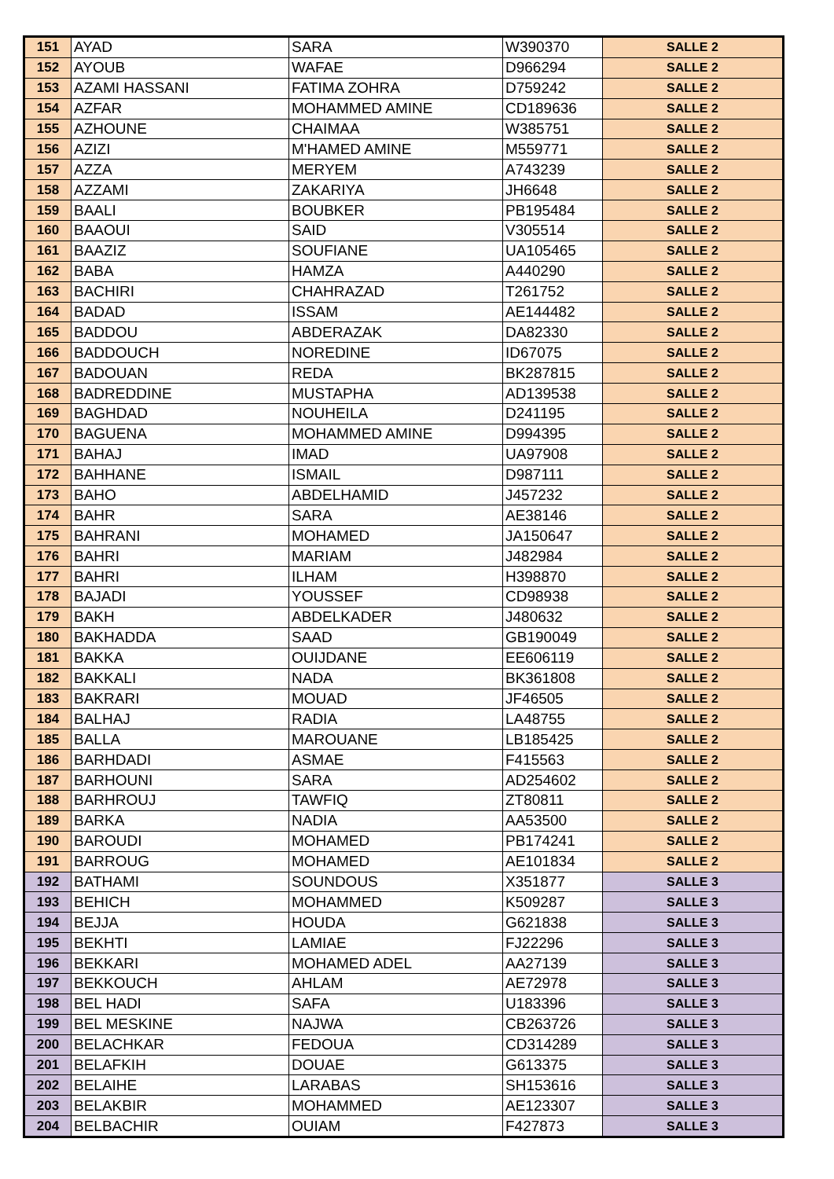| 151 | AYAD | SARA | W390370 | SALLE 2 |
| 152 | AYOUB | WAFAE | D966294 | SALLE 2 |
| 153 | AZAMI HASSANI | FATIMA ZOHRA | D759242 | SALLE 2 |
| 154 | AZFAR | MOHAMMED AMINE | CD189636 | SALLE 2 |
| 155 | AZHOUNE | CHAIMAA | W385751 | SALLE 2 |
| 156 | AZIZI | M'HAMED AMINE | M559771 | SALLE 2 |
| 157 | AZZA | MERYEM | A743239 | SALLE 2 |
| 158 | AZZAMI | ZAKARIYA | JH6648 | SALLE 2 |
| 159 | BAALI | BOUBKER | PB195484 | SALLE 2 |
| 160 | BAAOUI | SAID | V305514 | SALLE 2 |
| 161 | BAAZIZ | SOUFIANE | UA105465 | SALLE 2 |
| 162 | BABA | HAMZA | A440290 | SALLE 2 |
| 163 | BACHIRI | CHAHRAZAD | T261752 | SALLE 2 |
| 164 | BADAD | ISSAM | AE144482 | SALLE 2 |
| 165 | BADDOU | ABDERAZAK | DA82330 | SALLE 2 |
| 166 | BADDOUCH | NOREDINE | ID67075 | SALLE 2 |
| 167 | BADOUAN | REDA | BK287815 | SALLE 2 |
| 168 | BADREDDINE | MUSTAPHA | AD139538 | SALLE 2 |
| 169 | BAGHDAD | NOUHEILA | D241195 | SALLE 2 |
| 170 | BAGUENA | MOHAMMED AMINE | D994395 | SALLE 2 |
| 171 | BAHAJ | IMAD | UA97908 | SALLE 2 |
| 172 | BAHHANE | ISMAIL | D987111 | SALLE 2 |
| 173 | BAHO | ABDELHAMID | J457232 | SALLE 2 |
| 174 | BAHR | SARA | AE38146 | SALLE 2 |
| 175 | BAHRANI | MOHAMED | JA150647 | SALLE 2 |
| 176 | BAHRI | MARIAM | J482984 | SALLE 2 |
| 177 | BAHRI | ILHAM | H398870 | SALLE 2 |
| 178 | BAJADI | YOUSSEF | CD98938 | SALLE 2 |
| 179 | BAKH | ABDELKADER | J480632 | SALLE 2 |
| 180 | BAKHADDA | SAAD | GB190049 | SALLE 2 |
| 181 | BAKKA | OUIJDANE | EE606119 | SALLE 2 |
| 182 | BAKKALI | NADA | BK361808 | SALLE 2 |
| 183 | BAKRARI | MOUAD | JF46505 | SALLE 2 |
| 184 | BALHAJ | RADIA | LA48755 | SALLE 2 |
| 185 | BALLA | MAROUANE | LB185425 | SALLE 2 |
| 186 | BARHDADI | ASMAE | F415563 | SALLE 2 |
| 187 | BARHOUNI | SARA | AD254602 | SALLE 2 |
| 188 | BARHROUJ | TAWFIQ | ZT80811 | SALLE 2 |
| 189 | BARKA | NADIA | AA53500 | SALLE 2 |
| 190 | BAROUDI | MOHAMED | PB174241 | SALLE 2 |
| 191 | BARROUG | MOHAMED | AE101834 | SALLE 2 |
| 192 | BATHAMI | SOUNDOUS | X351877 | SALLE 3 |
| 193 | BEHICH | MOHAMMED | K509287 | SALLE 3 |
| 194 | BEJJA | HOUDA | G621838 | SALLE 3 |
| 195 | BEKHTI | LAMIAE | FJ22296 | SALLE 3 |
| 196 | BEKKARI | MOHAMED ADEL | AA27139 | SALLE 3 |
| 197 | BEKKOUCH | AHLAM | AE72978 | SALLE 3 |
| 198 | BEL HADI | SAFA | U183396 | SALLE 3 |
| 199 | BEL MESKINE | NAJWA | CB263726 | SALLE 3 |
| 200 | BELACHKAR | FEDOUA | CD314289 | SALLE 3 |
| 201 | BELAFKIH | DOUAE | G613375 | SALLE 3 |
| 202 | BELAIHE | LARABAS | SH153616 | SALLE 3 |
| 203 | BELAKBIR | MOHAMMED | AE123307 | SALLE 3 |
| 204 | BELBACHIR | OUIAM | F427873 | SALLE 3 |